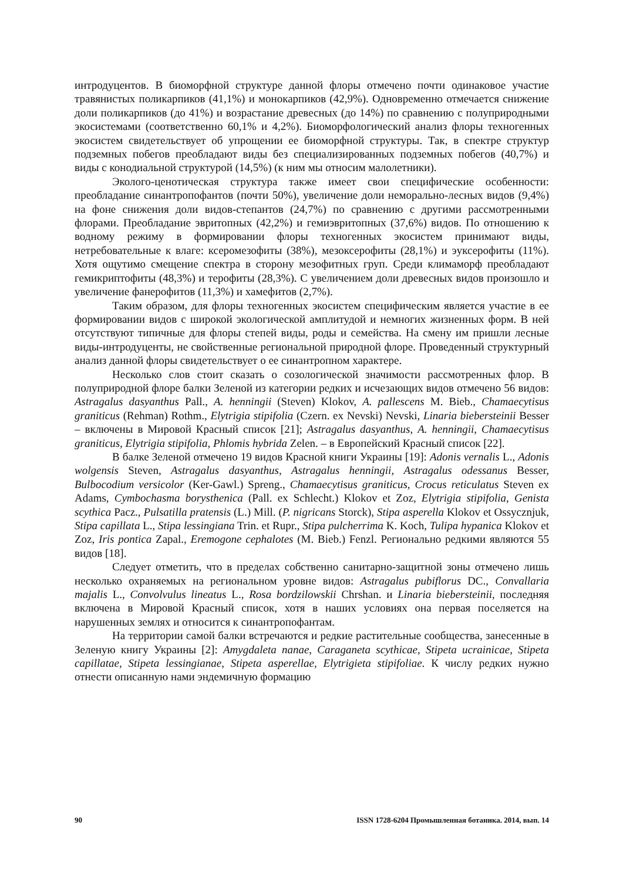интродуцентов. В биоморфной структуре данной флоры отмечено почти одинаковое участие травянистых поликарпиков (41,1%) и монокарпиков (42,9%). Одновременно отмечается снижение доли поликарпиков (до 41%) и возрастание древесных (до 14%) по сравнению с полуприродными экосистемами (соответственно 60,1% и 4,2%). Биоморфологический анализ флоры техногенных экосистем свидетельствует об упрощении ее биоморфной структуры. Так, в спектре структур подземных побегов преобладают виды без специализированных подземных побегов (40,7%) и виды с конодиальной структурой (14,5%) (к ним мы относим малолетники).
Эколого-ценотическая структура также имеет свои специфические особенности: преобладание синантропофантов (почти 50%), увеличение доли неморально-лесных видов (9,4%) на фоне снижения доли видов-степантов (24,7%) по сравнению с другими рассмотренными флорами. Преобладание эвритопных (42,2%) и гемиэвритопных (37,6%) видов. По отношению к водному режиму в формировании флоры техногенных экосистем принимают виды, нетребовательные к влаге: ксеромезофиты (38%), мезоксерофиты (28,1%) и эуксерофиты (11%). Хотя ощутимо смещение спектра в сторону мезофитных груп. Среди климаморф преобладают гемикриптофиты (48,3%) и терофиты (28,3%). С увеличением доли древесных видов произошло и увеличение фанерофитов (11,3%) и хамефитов (2,7%).
Таким образом, для флоры техногенных экосистем специфическим является участие в ее формировании видов с широкой экологической амплитудой и немногих жизненных форм. В ней отсутствуют типичные для флоры степей виды, роды и семейства. На смену им пришли лесные виды-интродуценты, не свойственные региональной природной флоре. Проведенный структурный анализ данной флоры свидетельствует о ее синантропном характере.
Несколько слов стоит сказать о созологической значимости рассмотренных флор. В полуприродной флоре балки Зеленой из категории редких и исчезающих видов отмечено 56 видов: Astragalus dasyanthus Pall., A. henningii (Steven) Klokov, A. pallescens M. Bieb., Chamaecytisus graniticus (Rehman) Rothm., Elytrigia stipifolia (Czern. ex Nevski) Nevski, Linaria biebersteinii Besser – включены в Мировой Красный список [21]; Astragalus dasyanthus, A. henningii, Chamaecytisus graniticus, Elytrigia stipifolia, Phlomis hybrida Zelen. – в Европейский Красный список [22].
В балке Зеленой отмечено 19 видов Красной книги Украины [19]: Adonis vernalis L., Adonis wolgensis Steven, Astragalus dasyanthus, Astragalus henningii, Astragalus odessanus Besser, Bulbocodium versicolor (Ker-Gawl.) Spreng., Chamaecytisus graniticus, Crocus reticulatus Steven ex Adams, Cymbochasma borysthenica (Pall. ex Schlecht.) Klokov et Zoz, Elytrigia stipifolia, Genista scythica Pacz., Pulsatilla pratensis (L.) Mill. (P. nigricans Storck), Stipa asperella Klokov et Ossycznjuk, Stipa capillata L., Stipa lessingiana Trin. et Rupr., Stipa pulcherrima K. Koch, Tulipa hypanica Klokov et Zoz, Iris pontica Zapal., Eremogone cephalotes (M. Bieb.) Fenzl. Регионально редкими являются 55 видов [18].
Следует отметить, что в пределах собственно санитарно-защитной зоны отмечено лишь несколько охраняемых на региональном уровне видов: Astragalus pubiflorus DC., Convallaria majalis L., Convolvulus lineatus L., Rosa bordzilowskii Chrshan. и Linaria biebersteinii, последняя включена в Мировой Красный список, хотя в наших условиях она первая поселяется на нарушенных землях и относится к синантропофантам.
На территории самой балки встречаются и редкие растительные сообщества, занесенные в Зеленую книгу Украины [2]: Amygdaleta nanae, Caraganeta scythicae, Stipeta ucrainicae, Stipeta capillatae, Stipeta lessingianae, Stipeta asperellae, Elytrigieta stipifoliae. К числу редких нужно отнести описанную нами эндемичную формацию
90 ISSN 1728-6204 Промышленная ботаника. 2014, вып. 14